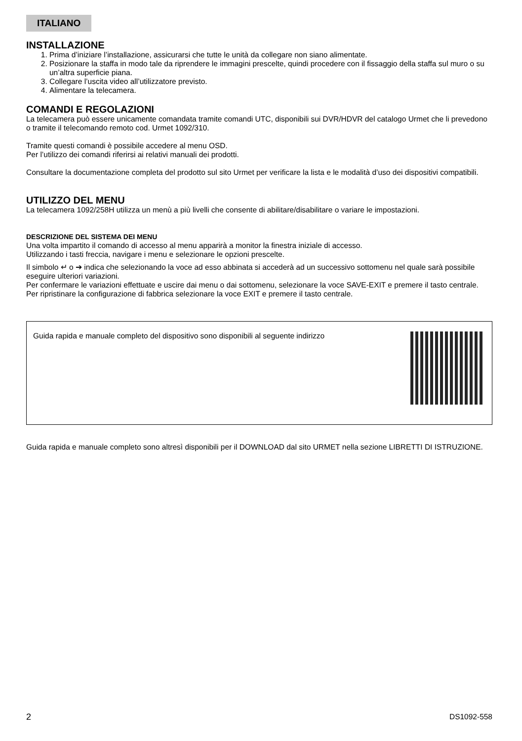ITALIANO
INSTALLAZIONE
1. Prima d’iniziare l’installazione, assicurarsi che tutte le unità da collegare non siano alimentate.
2. Posizionare la staffa in modo tale da riprendere le immagini prescelte, quindi procedere con il fissaggio della staffa sul muro o su un’altra superficie piana.
3. Collegare l’uscita video all’utilizzatore previsto.
4. Alimentare la telecamera.
COMANDI E REGOLAZIONI
La telecamera può essere unicamente comandata tramite comandi UTC, disponibili sui DVR/HDVR del catalogo Urmet che li prevedono o tramite il telecomando remoto cod. Urmet 1092/310.
Tramite questi comandi è possibile accedere al menu OSD.
Per l’utilizzo dei comandi riferirsi ai relativi manuali dei prodotti.
Consultare la documentazione completa del prodotto sul sito Urmet per verificare la lista e le modalità d’uso dei dispositivi compatibili.
UTILIZZO DEL MENU
La telecamera 1092/258H utilizza un menù a più livelli che consente di abilitare/disabilitare o variare le impostazioni.
DESCRIZIONE DEL SISTEMA DEI MENU
Una volta impartito il comando di accesso al menu apparirà a monitor la finestra iniziale di accesso.
Utilizzando i tasti freccia, navigare i menu e selezionare le opzioni prescelte.
Il simbolo ↵ o ➔ indica che selezionando la voce ad esso abbinata si accederà ad un successivo sottomenu nel quale sarà possibile eseguire ulteriori variazioni.
Per confermare le variazioni effettuate e uscire dai menu o dai sottomenu, selezionare la voce SAVE-EXIT e premere il tasto centrale.
Per ripristinare la configurazione di fabbrica selezionare la voce EXIT e premere il tasto centrale.
Guida rapida e manuale completo del dispositivo sono disponibili al seguente indirizzo
Guida rapida e manuale completo sono altresì disponibili per il DOWNLOAD dal sito URMET nella sezione LIBRETTI DI ISTRUZIONE.
2 DS1092-558